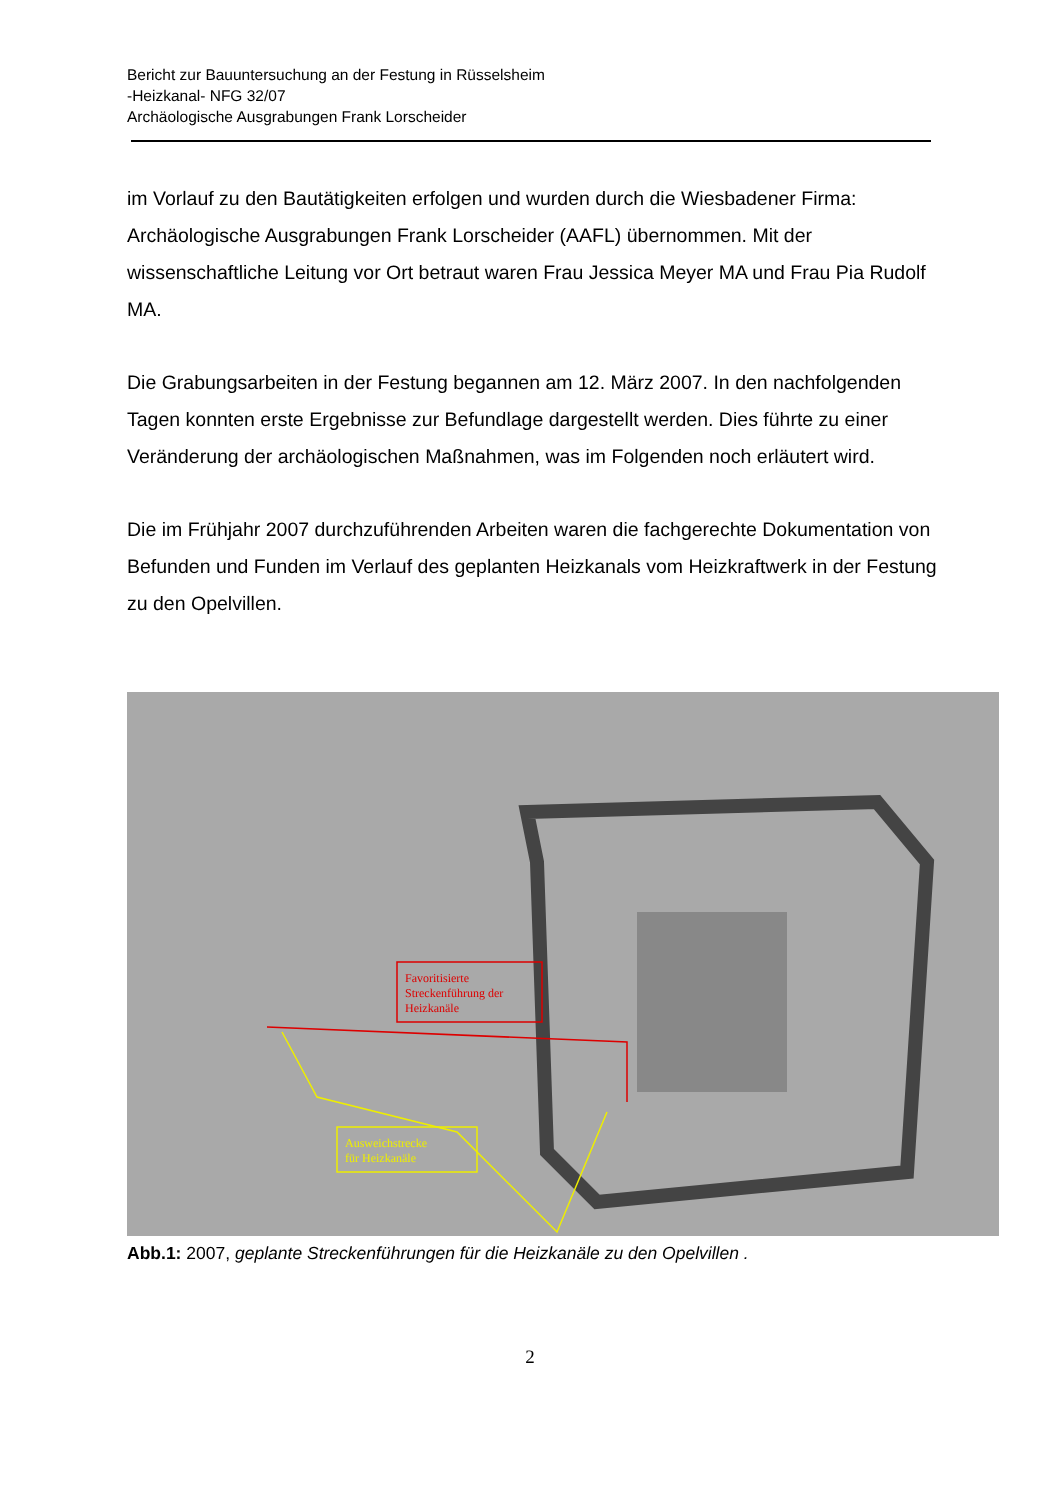Bericht zur Bauuntersuchung an der Festung in Rüsselsheim
-Heizkanal- NFG 32/07
Archäologische Ausgrabungen Frank Lorscheider
im Vorlauf zu den Bautätigkeiten erfolgen und wurden durch die Wiesbadener Firma: Archäologische Ausgrabungen Frank Lorscheider (AAFL) übernommen. Mit der wissenschaftliche Leitung vor Ort betraut waren Frau Jessica Meyer MA und Frau Pia Rudolf MA.
Die Grabungsarbeiten in der Festung begannen am 12. März 2007. In den nachfolgenden Tagen konnten erste Ergebnisse zur Befundlage dargestellt werden. Dies führte zu einer Veränderung der archäologischen Maßnahmen, was im Folgenden noch erläutert wird.
Die im Frühjahr 2007 durchzuführenden Arbeiten waren die fachgerechte Dokumentation von Befunden und Funden im Verlauf des geplanten Heizkanals vom Heizkraftwerk in der Festung zu den Opelvillen.
Favoritisierte
Streckenführung der
Heizkanäle
Ausweichstrecke
für Heizkanäle
Abb.1: 2007, geplante Streckenführungen für die Heizkanäle zu den Opelvillen .
2